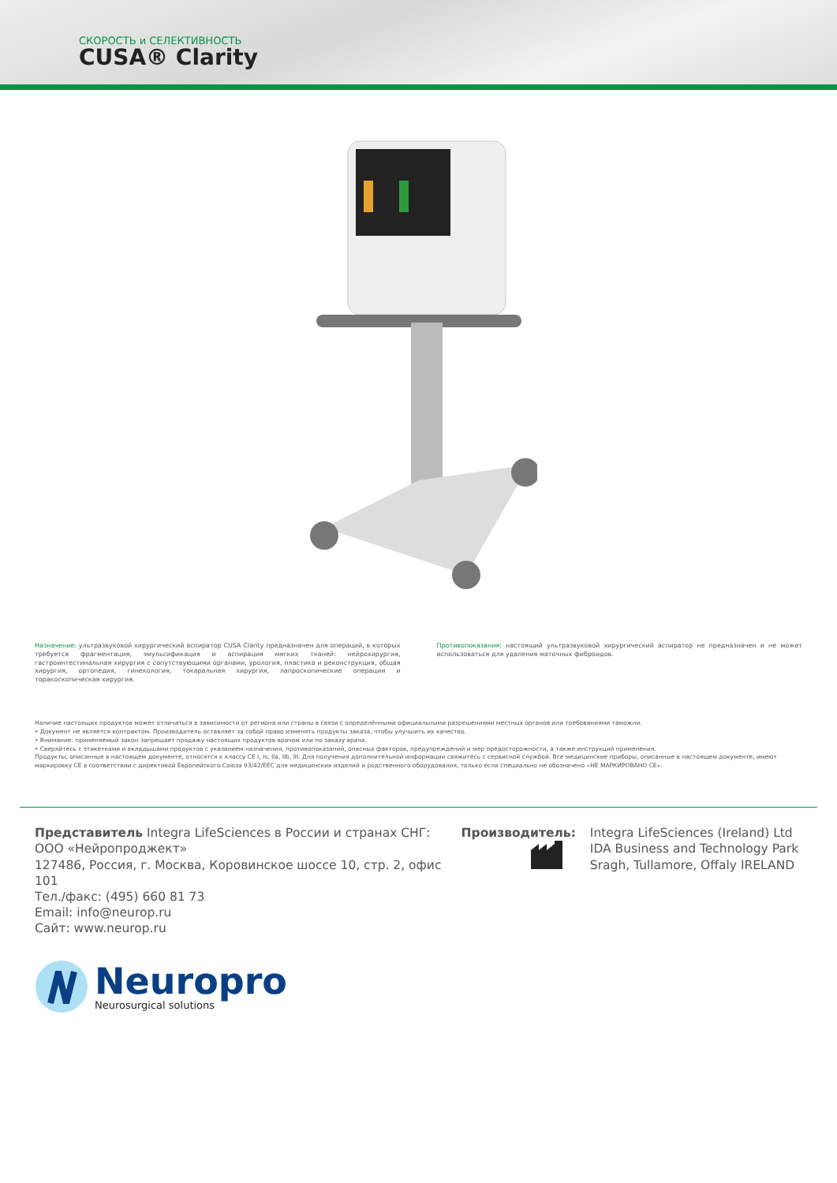СКОРОСТЬ и СЕЛЕКТИВНОСТЬ
CUSA® Clarity
Назначение: ультразвуковой хирургический аспиратор CUSA Clarity предназначен для операций, в которых требуется фрагментация, эмульсификация и аспирация мягких тканей: нейрохирургия, гастроинтестинальная хирургия с сопутствующими органами, урология, пластика и реконструкция, общая хирургия, ортопедия, гинекология, токаральная хирургия, лапроскопические операции и торакоскопическая хирургия.
Противопоказания: настоящий ультразвуковой хирургический аспиратор не предназначен и не может использоваться для удаления маточных фиброидов.
Наличие настоящих продуктов может отличаться в зависимости от региона или страны в связи с определёнными официальными разрешениями местных органов или требованиями таможни.
• Документ не является контрактом. Производитель оставляет за собой право изменять продукты заказа, чтобы улучшить их качество.
• Внимание: применяемый закон запрещает продажу настоящих продуктов врачом или по заказу врача.
• Сверяйтесь с этикетками и вкладышами продуктов с указанием назначения, противопоказаний, опасных факторов, предупреждений и мер предосторожности, а также инструкций применения.
Продукты, описанные в настоящем документе, относятся к классу CE I, Is, IIa, IIb, III. Для получения дополнительной информации свяжитесь с сервисной службой. Все медицинские приборы, описанные в настоящем документе, имеют маркировку CE в соответствии с директивой Европейского Союза 93/42/EEC для медицинских изделий и родственного оборудования, только если специально не обозначено «НЕ МАРКИРОВАНО CE».
Представитель Integra LifeSciences в России и странах СНГ:
ООО «Нейропроджект»
127486, Россия, г. Москва, Коровинское шоссе 10, стр. 2, офис 101
Тел./факс: (495) 660 81 73
Email: info@neurop.ru
Сайт: www.neurop.ru
Производитель:
Integra LifeSciences (Ireland) Ltd
IDA Business and Technology Park
Sragh, Tullamore, Offaly IRELAND
Neuropro
Neurosurgical solutions